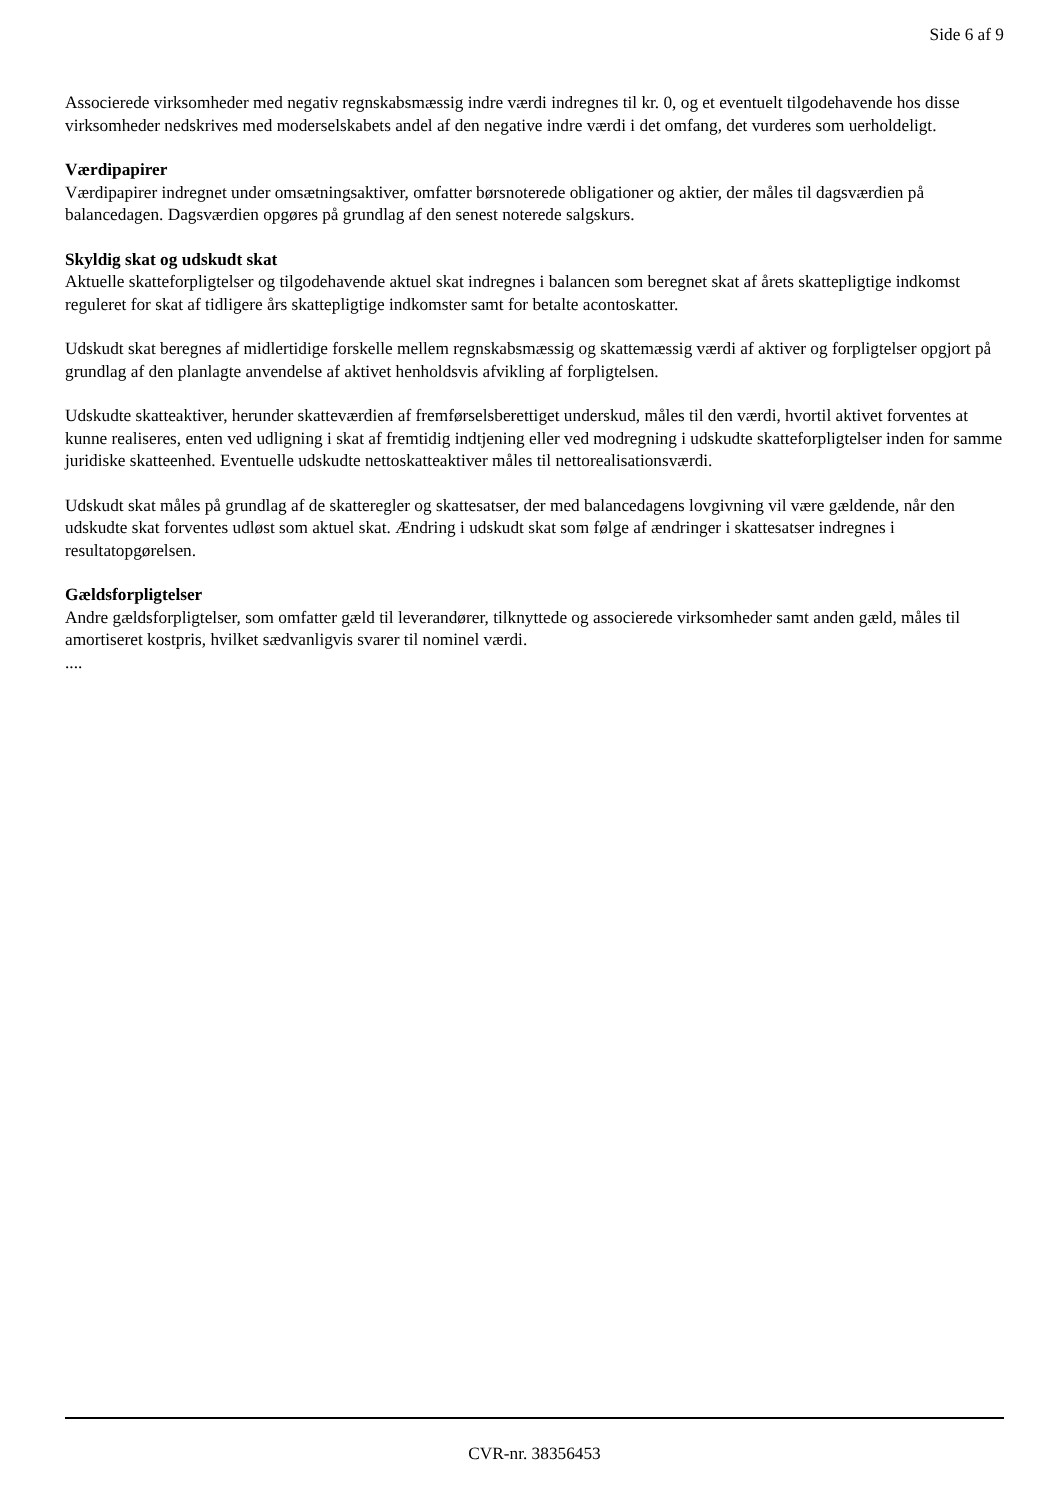Side 6 af 9
Associerede virksomheder med negativ regnskabsmæssig indre værdi indregnes til kr. 0, og et eventuelt tilgodehavende hos disse virksomheder nedskrives med moderselskabets andel af den negative indre værdi i det omfang, det vurderes som uerholdeligt.
Værdipapirer
Værdipapirer indregnet under omsætningsaktiver, omfatter børsnoterede obligationer og aktier, der måles til dagsværdien på balancedagen. Dagsværdien opgøres på grundlag af den senest noterede salgskurs.
Skyldig skat og udskudt skat
Aktuelle skatteforpligtelser og tilgodehavende aktuel skat indregnes i balancen som beregnet skat af årets skattepligtige indkomst reguleret for skat af tidligere års skattepligtige indkomster samt for betalte acontoskatter.
Udskudt skat beregnes af midlertidige forskelle mellem regnskabsmæssig og skattemæssig værdi af aktiver og forpligtelser opgjort på grundlag af den planlagte anvendelse af aktivet henholdsvis afvikling af forpligtelsen.
Udskudte skatteaktiver, herunder skatteværdien af fremførselsberettiget underskud, måles til den værdi, hvortil aktivet forventes at kunne realiseres, enten ved udligning i skat af fremtidig indtjening eller ved modregning i udskudte skatteforpligtelser inden for samme juridiske skatteenhed. Eventuelle udskudte nettoskatteaktiver måles til nettorealisationsværdi.
Udskudt skat måles på grundlag af de skatteregler og skattesatser, der med balancedagens lovgivning vil være gældende, når den udskudte skat forventes udløst som aktuel skat. Ændring i udskudt skat som følge af ændringer i skattesatser indregnes i resultatopgørelsen.
Gældsforpligtelser
Andre gældsforpligtelser, som omfatter gæld til leverandører, tilknyttede og associerede virksomheder samt anden gæld, måles til amortiseret kostpris, hvilket sædvanligvis svarer til nominel værdi.
....
CVR-nr. 38356453